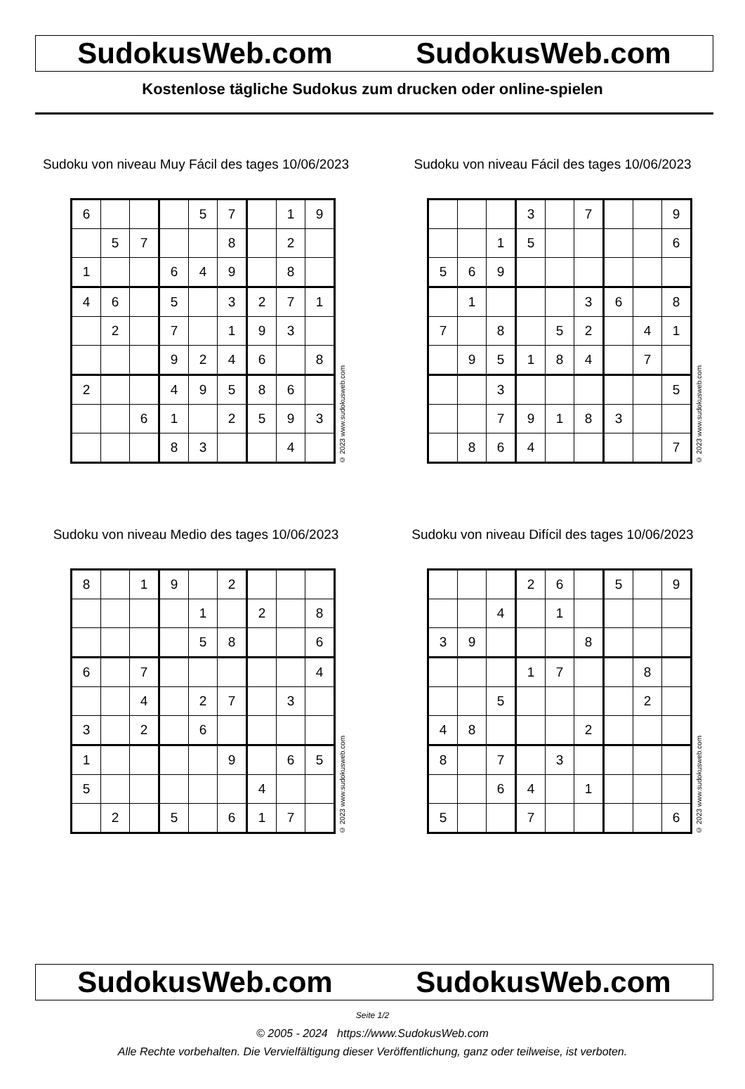SudokusWeb.com SudokusWeb.com
Kostenlose tägliche Sudokus zum drucken oder online-spielen
Sudoku von niveau Muy Fácil des tages 10/06/2023
| 6 | | | | 5 | 7 | | 1 | 9 |
| | 5 | 7 | | | 8 | | 2 | |
| 1 | | | 6 | 4 | 9 | | 8 | |
| 4 | 6 | | 5 | | 3 | 2 | 7 | 1 |
| | 2 | | 7 | | 1 | 9 | 3 | |
| | | | 9 | 2 | 4 | 6 | | 8 |
| 2 | | | 4 | 9 | 5 | 8 | 6 | |
| | | 6 | 1 | | 2 | 5 | 9 | 3 |
| | | | 8 | 3 | | | 4 | |
© 2023 www.sudokusweb.com
Sudoku von niveau Fácil des tages 10/06/2023
| | | | 3 | | 7 | | | 9 |
| | | 1 | 5 | | | | | 6 |
| 5 | 6 | 9 | | | | | | |
| | 1 | | | | 3 | 6 | | 8 |
| 7 | | 8 | | 5 | 2 | | 4 | 1 |
| | 9 | 5 | 1 | 8 | 4 | | 7 | |
| | | 3 | | | | | | 5 |
| | | 7 | 9 | 1 | 8 | 3 | | |
| | 8 | 6 | 4 | | | | | 7 |
© 2023 www.sudokusweb.com
Sudoku von niveau Medio des tages 10/06/2023
| 8 | | 1 | 9 | | 2 | | | |
| | | | | 1 | | 2 | | 8 |
| | | | | 5 | 8 | | | 6 |
| 6 | | 7 | | | | | | 4 |
| | | 4 | | 2 | 7 | | 3 | |
| 3 | | 2 | | 6 | | | | |
| 1 | | | | | 9 | | 6 | 5 |
| 5 | | | | | | 4 | | |
| | 2 | | 5 | | 6 | 1 | 7 | |
© 2023 www.sudokusweb.com
Sudoku von niveau Difícil des tages 10/06/2023
| | | | 2 | 6 | | 5 | | 9 |
| | | 4 | | 1 | | | | |
| 3 | 9 | | | | 8 | | | |
| | | | 1 | 7 | | | 8 | |
| | | 5 | | | | | 2 | |
| 4 | 8 | | | | 2 | | | |
| 8 | | 7 | | 3 | | | | |
| | | 6 | 4 | | 1 | | | |
| 5 | | | 7 | | | | | 6 |
© 2023 www.sudokusweb.com
SudokusWeb.com SudokusWeb.com
Seite 1/2
© 2005 - 2024 https://www.SudokusWeb.com
Alle Rechte vorbehalten. Die Vervielfältigung dieser Veröffentlichung, ganz oder teilweise, ist verboten.